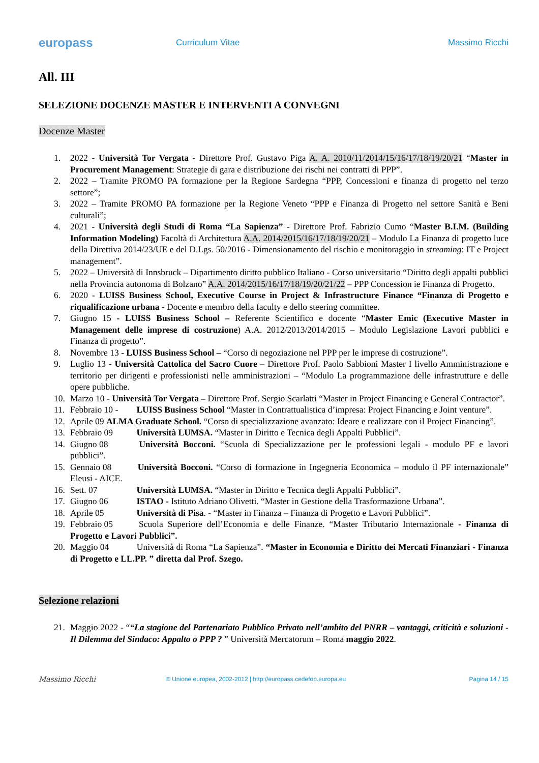europass
Curriculum Vitae Massimo Ricchi
All. III
SELEZIONE DOCENZE MASTER E INTERVENTI A CONVEGNI
Docenze Master
1. 2022 - Università Tor Vergata - Direttore Prof. Gustavo Piga A. A. 2010/11/2014/15/16/17/18/19/20/21 “Master in Procurement Management: Strategie di gara e distribuzione dei rischi nei contratti di PPP”.
2. 2022 – Tramite PROMO PA formazione per la Regione Sardegna “PPP, Concessioni e finanza di progetto nel terzo settore”;
3. 2022 – Tramite PROMO PA formazione per la Regione Veneto “PPP e Finanza di Progetto nel settore Sanità e Beni culturali”;
4. 2021 - Università degli Studi di Roma “La Sapienza” - Direttore Prof. Fabrizio Cumo “Master B.I.M. (Building Information Modeling) Facoltà di Architettura A.A. 2014/2015/16/17/18/19/20/21 – Modulo La Finanza di progetto luce della Direttiva 2014/23/UE e del D.Lgs. 50/2016 - Dimensionamento del rischio e monitoraggio in streaming: IT e Project management”.
5. 2022 – Università di Innsbruck – Dipartimento diritto pubblico Italiano - Corso universitario “Diritto degli appalti pubblici nella Provincia autonoma di Bolzano” A.A. 2014/2015/16/17/18/19/20/21/22 – PPP Concession ie Finanza di Progetto.
6. 2020 - LUISS Business School, Executive Course in Project & Infrastructure Finance “Finanza di Progetto e riqualificazione urbana - Docente e membro della faculty e dello steering committee.
7. Giugno 15 - LUISS Business School – Referente Scientifico e docente “Master Emic (Executive Master in Management delle imprese di costruzione) A.A. 2012/2013/2014/2015 – Modulo Legislazione Lavori pubblici e Finanza di progetto”.
8. Novembre 13 - LUISS Business School – “Corso di negoziazione nel PPP per le imprese di costruzione”.
9. Luglio 13 - Università Cattolica del Sacro Cuore – Direttore Prof. Paolo Sabbioni Master I livello Amministrazione e territorio per dirigenti e professionisti nelle amministrazioni – “Modulo La programmazione delle infrastrutture e delle opere pubbliche.
10. Marzo 10 - Università Tor Vergata – Direttore Prof. Sergio Scarlatti “Master in Project Financing e General Contractor”.
11. Febbraio 10 - LUISS Business School “Master in Contrattualistica d’impresa: Project Financing e Joint venture”.
12. Aprile 09 ALMA Graduate School. “Corso di specializzazione avanzato: Ideare e realizzare con il Project Financing”.
13. Febbraio 09 Università LUMSA. “Master in Diritto e Tecnica degli Appalti Pubblici”.
14. Giugno 08 Università Bocconi. “Scuola di Specializzazione per le professioni legali - modulo PF e lavori pubblici”.
15. Gennaio 08 Università Bocconi. “Corso di formazione in Ingegneria Economica – modulo il PF internazionale” Eleusi - AICE.
16. Sett. 07 Università LUMSA. “Master in Diritto e Tecnica degli Appalti Pubblici”.
17. Giugno 06 ISTAO - Istituto Adriano Olivetti. “Master in Gestione della Trasformazione Urbana”.
18. Aprile 05 Università di Pisa. - “Master in Finanza – Finanza di Progetto e Lavori Pubblici”.
19. Febbraio 05 Scuola Superiore dell’Economia e delle Finanze. “Master Tributario Internazionale - Finanza di Progetto e Lavori Pubblici”.
20. Maggio 04 Università di Roma “La Sapienza”. “Master in Economia e Diritto dei Mercati Finanziari - Finanza di Progetto e LL.PP. ” diretta dal Prof. Szego.
Selezione relazioni
21. Maggio 2022 - ““La stagione del Partenariato Pubblico Privato nell’ambito del PNRR – vantaggi, criticità e soluzioni - Il Dilemma del Sindaco: Appalto o PPP ? ” Università Mercatorum – Roma maggio 2022.
Massimo Ricchi
© Unione europea, 2002-2012 | http://europass.cedefop.europa.eu
Pagina 14 / 15